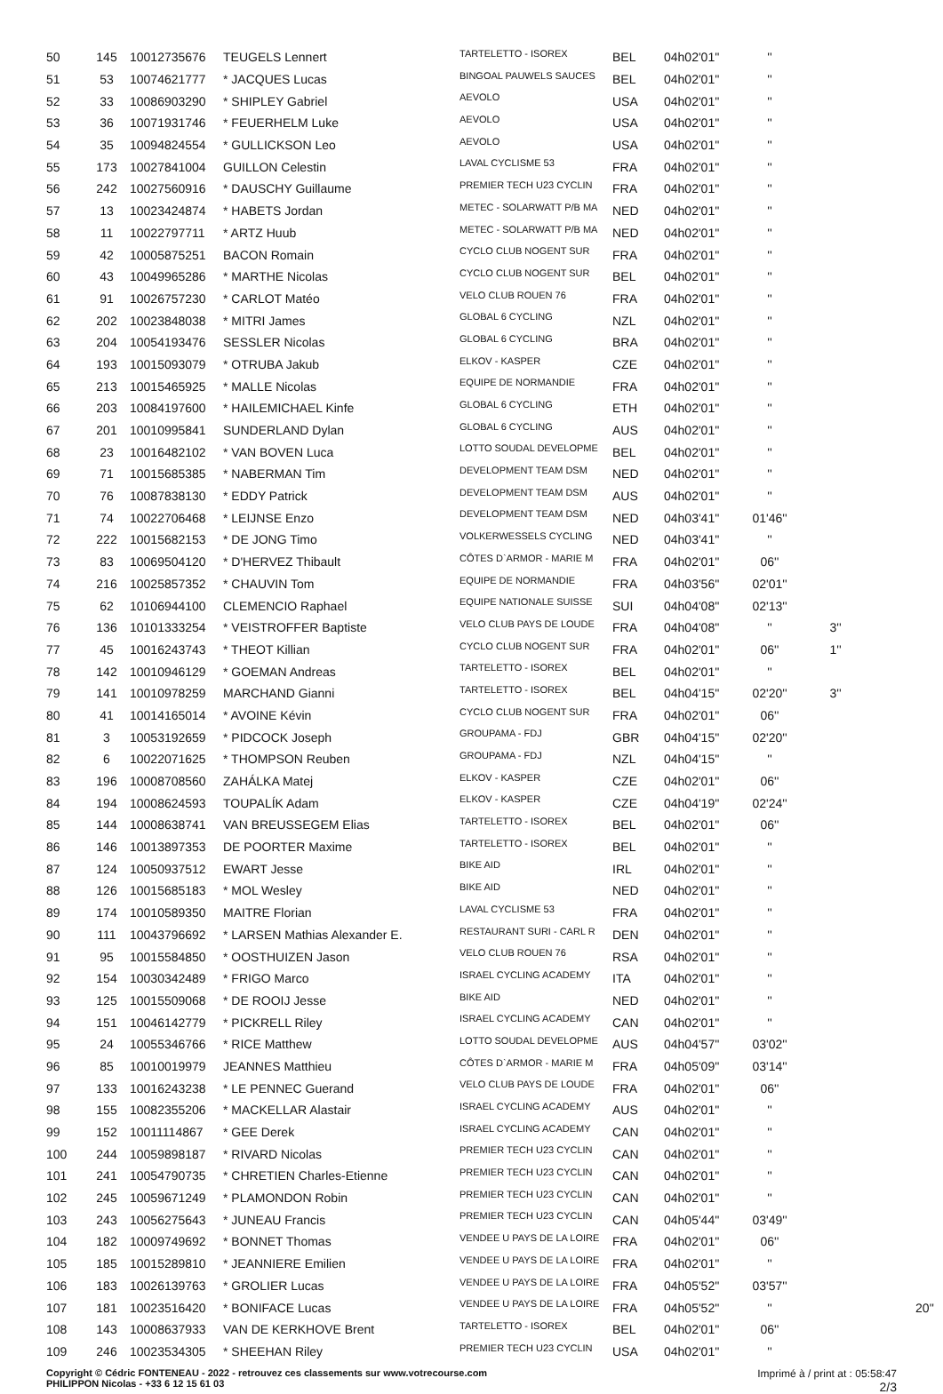| 50 | 145 | 10012735676 | TEUGELS Lennert | TARTELETTO - ISOREX | BEL | 04h02'01'' | '' | | |
| 51 | 53 | 10074621777 | * JACQUES Lucas | BINGOAL PAUWELS SAUCES | BEL | 04h02'01'' | '' | | |
| 52 | 33 | 10086903290 | * SHIPLEY Gabriel | AEVOLO | USA | 04h02'01'' | '' | | |
| 53 | 36 | 10071931746 | * FEUERHELM Luke | AEVOLO | USA | 04h02'01'' | '' | | |
| 54 | 35 | 10094824554 | * GULLICKSON Leo | AEVOLO | USA | 04h02'01'' | '' | | |
| 55 | 173 | 10027841004 | GUILLON Celestin | LAVAL CYCLISME 53 | FRA | 04h02'01'' | '' | | |
| 56 | 242 | 10027560916 | * DAUSCHY Guillaume | PREMIER TECH U23 CYCLIN | FRA | 04h02'01'' | '' | | |
| 57 | 13 | 10023424874 | * HABETS Jordan | METEC - SOLARWATT P/B MA | NED | 04h02'01'' | '' | | |
| 58 | 11 | 10022797711 | * ARTZ Huub | METEC - SOLARWATT P/B MA | NED | 04h02'01'' | '' | | |
| 59 | 42 | 10005875251 | BACON Romain | CYCLO CLUB NOGENT SUR | FRA | 04h02'01'' | '' | | |
| 60 | 43 | 10049965286 | * MARTHE Nicolas | CYCLO CLUB NOGENT SUR | BEL | 04h02'01'' | '' | | |
| 61 | 91 | 10026757230 | * CARLOT Matéo | VELO CLUB ROUEN 76 | FRA | 04h02'01'' | '' | | |
| 62 | 202 | 10023848038 | * MITRI James | GLOBAL 6 CYCLING | NZL | 04h02'01'' | '' | | |
| 63 | 204 | 10054193476 | SESSLER Nicolas | GLOBAL 6 CYCLING | BRA | 04h02'01'' | '' | | |
| 64 | 193 | 10015093079 | * OTRUBA Jakub | ELKOV - KASPER | CZE | 04h02'01'' | '' | | |
| 65 | 213 | 10015465925 | * MALLE Nicolas | EQUIPE DE NORMANDIE | FRA | 04h02'01'' | '' | | |
| 66 | 203 | 10084197600 | * HAILEMICHAEL Kinfe | GLOBAL 6 CYCLING | ETH | 04h02'01'' | '' | | |
| 67 | 201 | 10010995841 | SUNDERLAND Dylan | GLOBAL 6 CYCLING | AUS | 04h02'01'' | '' | | |
| 68 | 23 | 10016482102 | * VAN BOVEN Luca | LOTTO SOUDAL DEVELOPME | BEL | 04h02'01'' | '' | | |
| 69 | 71 | 10015685385 | * NABERMAN Tim | DEVELOPMENT TEAM DSM | NED | 04h02'01'' | '' | | |
| 70 | 76 | 10087838130 | * EDDY Patrick | DEVELOPMENT TEAM DSM | AUS | 04h02'01'' | '' | | |
| 71 | 74 | 10022706468 | * LEIJNSE Enzo | DEVELOPMENT TEAM DSM | NED | 04h03'41'' | 01'46'' | | |
| 72 | 222 | 10015682153 | * DE JONG Timo | VOLKERWESSELS CYCLING | NED | 04h03'41'' | '' | | |
| 73 | 83 | 10069504120 | * D'HERVEZ Thibault | CÔTES D`ARMOR - MARIE M | FRA | 04h02'01'' | 06'' | | |
| 74 | 216 | 10025857352 | * CHAUVIN Tom | EQUIPE DE NORMANDIE | FRA | 04h03'56'' | 02'01'' | | |
| 75 | 62 | 10106944100 | CLEMENCIO Raphael | EQUIPE NATIONALE SUISSE | SUI | 04h04'08'' | 02'13'' | | |
| 76 | 136 | 10101333254 | * VEISTROFFER Baptiste | VELO CLUB PAYS DE LOUDE | FRA | 04h04'08'' | '' | 3'' | |
| 77 | 45 | 10016243743 | * THEOT Killian | CYCLO CLUB NOGENT SUR | FRA | 04h02'01'' | 06'' | 1'' | |
| 78 | 142 | 10010946129 | * GOEMAN Andreas | TARTELETTO - ISOREX | BEL | 04h02'01'' | '' | | |
| 79 | 141 | 10010978259 | MARCHAND Gianni | TARTELETTO - ISOREX | BEL | 04h04'15'' | 02'20'' | 3'' | |
| 80 | 41 | 10014165014 | * AVOINE Kévin | CYCLO CLUB NOGENT SUR | FRA | 04h02'01'' | 06'' | | |
| 81 | 3 | 10053192659 | * PIDCOCK Joseph | GROUPAMA - FDJ | GBR | 04h04'15'' | 02'20'' | | |
| 82 | 6 | 10022071625 | * THOMPSON Reuben | GROUPAMA - FDJ | NZL | 04h04'15'' | '' | | |
| 83 | 196 | 10008708560 | ZAHÁLKA Matej | ELKOV - KASPER | CZE | 04h02'01'' | 06'' | | |
| 84 | 194 | 10008624593 | TOUPALÍK Adam | ELKOV - KASPER | CZE | 04h04'19'' | 02'24'' | | |
| 85 | 144 | 10008638741 | VAN BREUSSEGEM Elias | TARTELETTO - ISOREX | BEL | 04h02'01'' | 06'' | | |
| 86 | 146 | 10013897353 | DE POORTER Maxime | TARTELETTO - ISOREX | BEL | 04h02'01'' | '' | | |
| 87 | 124 | 10050937512 | EWART Jesse | BIKE AID | IRL | 04h02'01'' | '' | | |
| 88 | 126 | 10015685183 | * MOL Wesley | BIKE AID | NED | 04h02'01'' | '' | | |
| 89 | 174 | 10010589350 | MAITRE Florian | LAVAL CYCLISME 53 | FRA | 04h02'01'' | '' | | |
| 90 | 111 | 10043796692 | * LARSEN Mathias Alexander E. | RESTAURANT SURI - CARL R | DEN | 04h02'01'' | '' | | |
| 91 | 95 | 10015584850 | * OOSTHUIZEN Jason | VELO CLUB ROUEN 76 | RSA | 04h02'01'' | '' | | |
| 92 | 154 | 10030342489 | * FRIGO Marco | ISRAEL CYCLING ACADEMY | ITA | 04h02'01'' | '' | | |
| 93 | 125 | 10015509068 | * DE ROOIJ Jesse | BIKE AID | NED | 04h02'01'' | '' | | |
| 94 | 151 | 10046142779 | * PICKRELL Riley | ISRAEL CYCLING ACADEMY | CAN | 04h02'01'' | '' | | |
| 95 | 24 | 10055346766 | * RICE Matthew | LOTTO SOUDAL DEVELOPME | AUS | 04h04'57'' | 03'02'' | | |
| 96 | 85 | 10010019979 | JEANNES Matthieu | CÔTES D`ARMOR - MARIE M | FRA | 04h05'09'' | 03'14'' | | |
| 97 | 133 | 10016243238 | * LE PENNEC Guerand | VELO CLUB PAYS DE LOUDE | FRA | 04h02'01'' | 06'' | | |
| 98 | 155 | 10082355206 | * MACKELLAR Alastair | ISRAEL CYCLING ACADEMY | AUS | 04h02'01'' | '' | | |
| 99 | 152 | 10011114867 | * GEE Derek | ISRAEL CYCLING ACADEMY | CAN | 04h02'01'' | '' | | |
| 100 | 244 | 10059898187 | * RIVARD Nicolas | PREMIER TECH U23 CYCLIN | CAN | 04h02'01'' | '' | | |
| 101 | 241 | 10054790735 | * CHRETIEN Charles-Etienne | PREMIER TECH U23 CYCLIN | CAN | 04h02'01'' | '' | | |
| 102 | 245 | 10059671249 | * PLAMONDON Robin | PREMIER TECH U23 CYCLIN | CAN | 04h02'01'' | '' | | |
| 103 | 243 | 10056275643 | * JUNEAU Francis | PREMIER TECH U23 CYCLIN | CAN | 04h05'44'' | 03'49'' | | |
| 104 | 182 | 10009749692 | * BONNET Thomas | VENDEE U PAYS DE LA LOIRE | FRA | 04h02'01'' | 06'' | | |
| 105 | 185 | 10015289810 | * JEANNIERE Emilien | VENDEE U PAYS DE LA LOIRE | FRA | 04h02'01'' | '' | | |
| 106 | 183 | 10026139763 | * GROLIER Lucas | VENDEE U PAYS DE LA LOIRE | FRA | 04h05'52'' | 03'57'' | | |
| 107 | 181 | 10023516420 | * BONIFACE Lucas | VENDEE U PAYS DE LA LOIRE | FRA | 04h05'52'' | '' | | 20'' |
| 108 | 143 | 10008637933 | VAN DE KERKHOVE Brent | TARTELETTO - ISOREX | BEL | 04h02'01'' | 06'' | | |
| 109 | 246 | 10023534305 | * SHEEHAN Riley | PREMIER TECH U23 CYCLIN | USA | 04h02'01'' | '' | | |
Copyright © Cédric FONTENEAU - 2022 - retrouvez ces classements sur www.votrecourse.com
PHILIPPON Nicolas - +33 6 12 15 61 03
Imprimé à / print at : 05:58:47
2/3